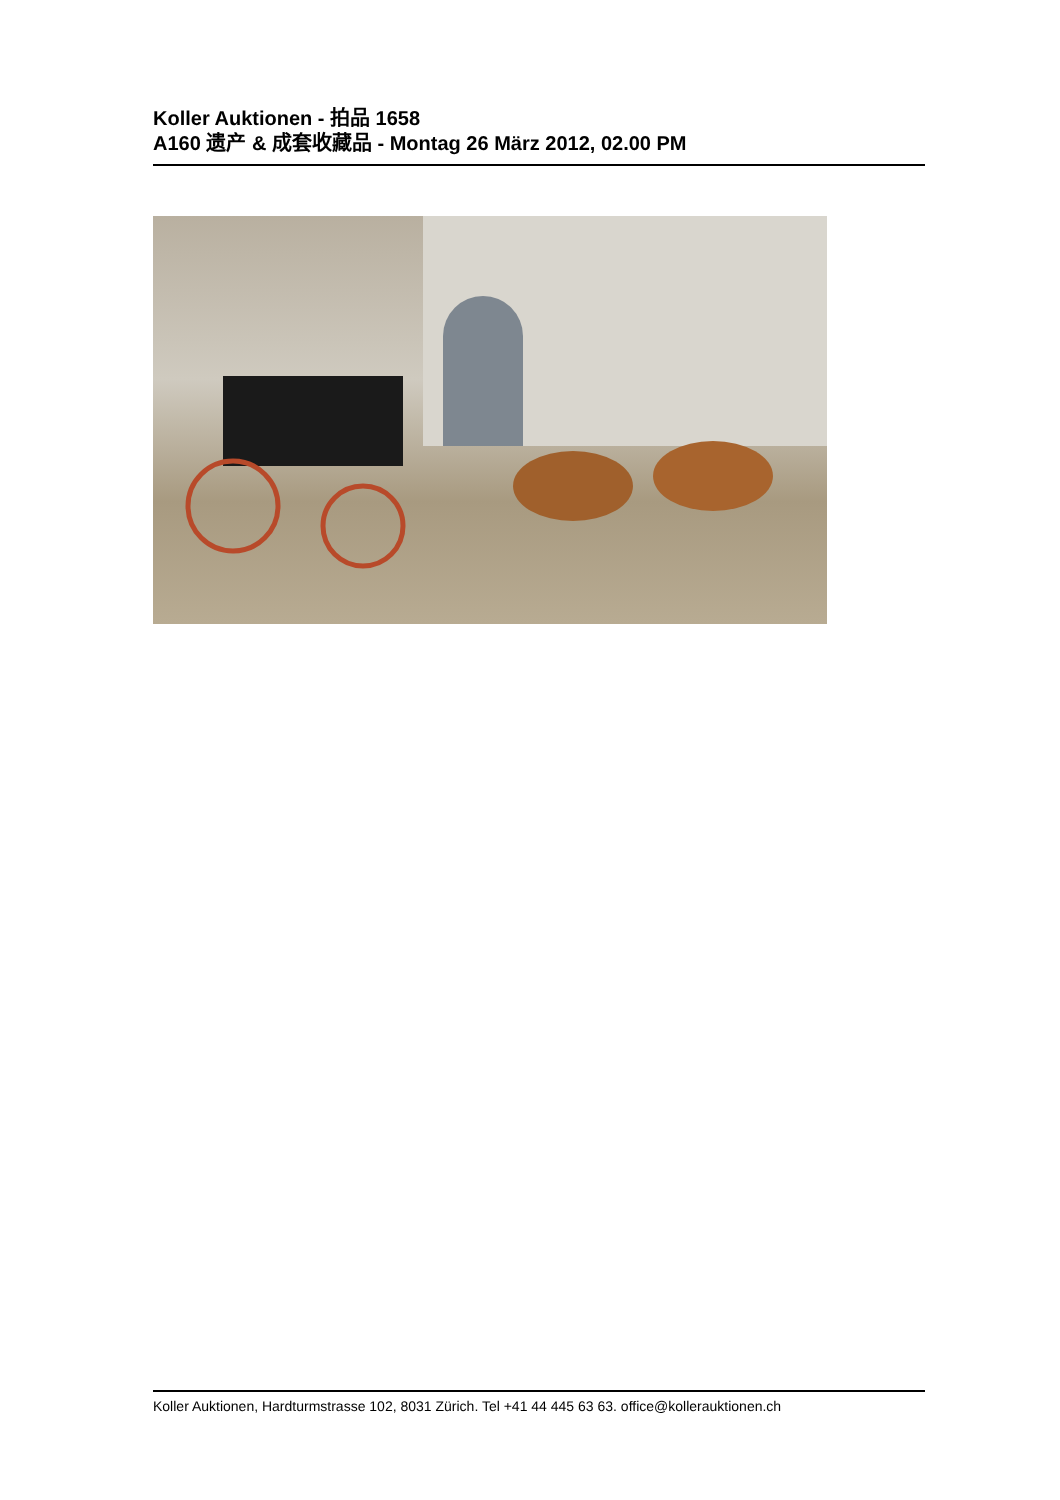Koller Auktionen - 拍品 1658
A160 遗产 & 成套收藏品 - Montag 26 März 2012, 02.00 PM
Koller Auktionen, Hardturmstrasse 102, 8031 Zürich. Tel +41 44 445 63 63. office@kollerauktionen.ch